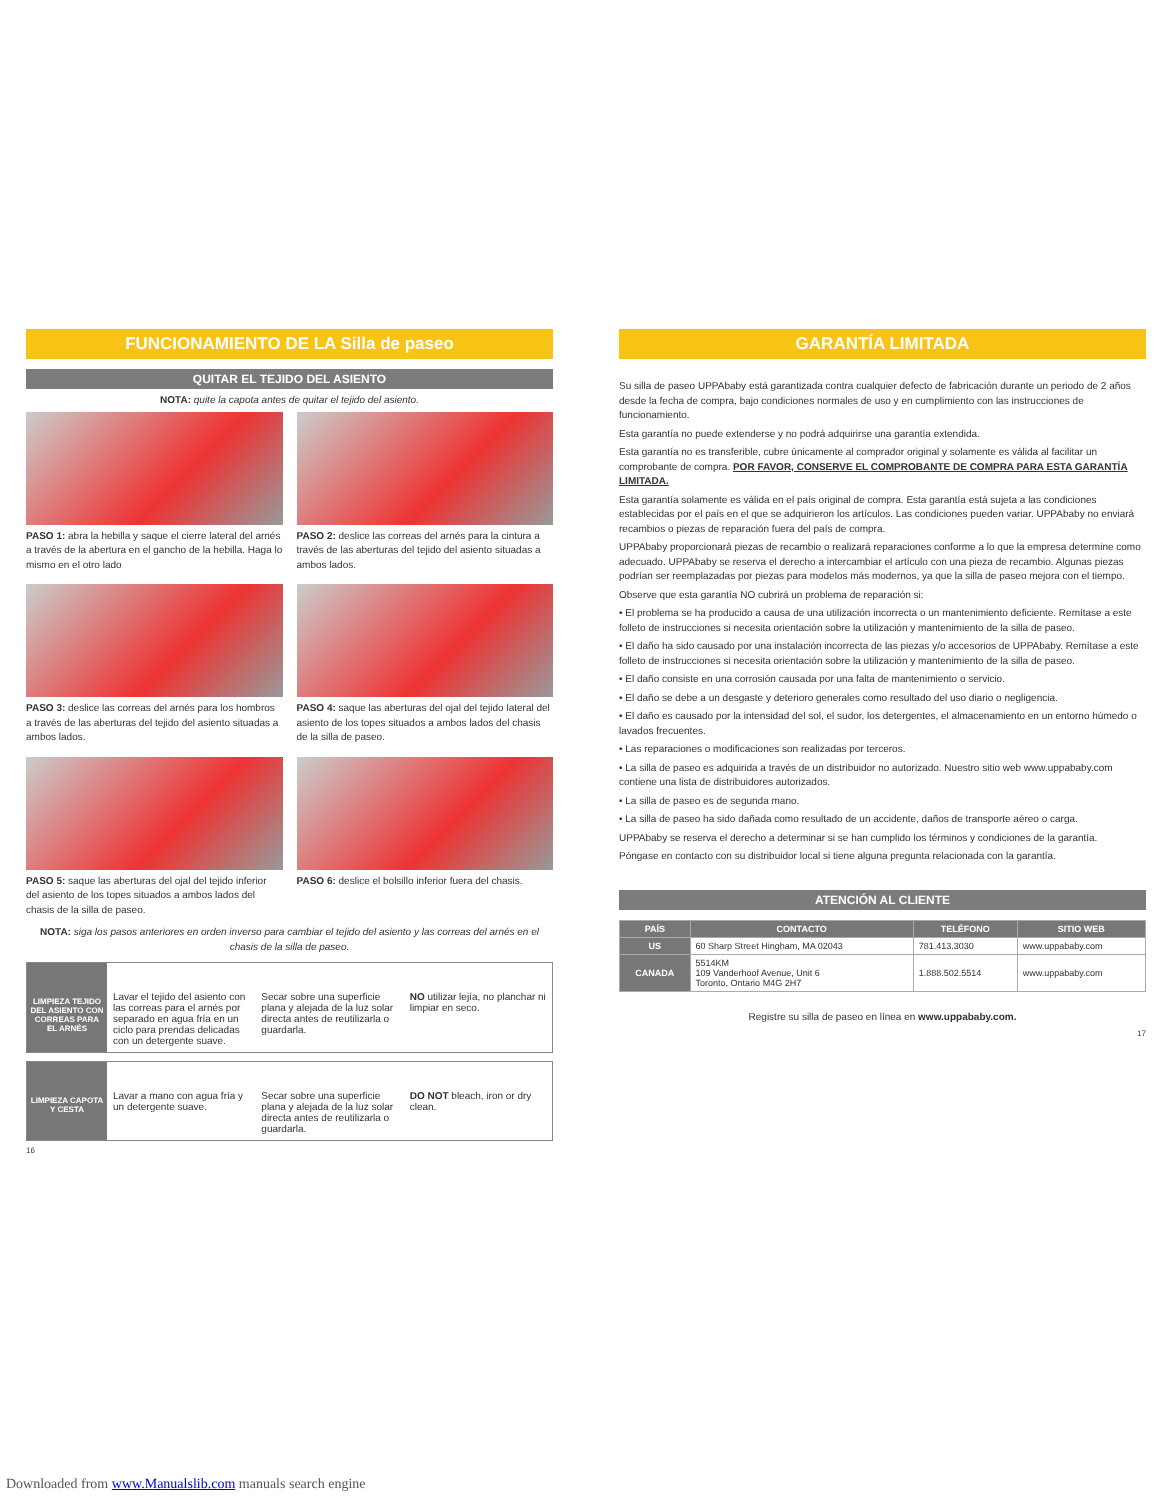FUNCIONAMIENTO DE LA Silla de paseo
QUITAR EL TEJIDO DEL ASIENTO
NOTA: quite la capota antes de quitar el tejido del asiento.
PASO 1: abra la hebilla y saque el cierre lateral del arnés a través de la abertura en el gancho de la hebilla. Haga lo mismo en el otro lado
PASO 2: deslice las correas del arnés para la cintura a través de las aberturas del tejido del asiento situadas a ambos lados.
PASO 3: deslice las correas del arnés para los hombros a través de las aberturas del tejido del asiento situadas a ambos lados.
PASO 4: saque las aberturas del ojal del tejido lateral del asiento de los topes situados a ambos lados del chasis de la silla de paseo.
PASO 5: saque las aberturas del ojal del tejido inferior del asiento de los topes situados a ambos lados del chasis de la silla de paseo.
PASO 6: deslice el bolsillo inferior fuera del chasis.
NOTA: siga los pasos anteriores en orden inverso para cambiar el tejido del asiento y las correas del arnés en el chasis de la silla de paseo.
LIMPIEZA TEJIDO DEL ASIENTO CON CORREAS PARA EL ARNÉS
Lavar el tejido del asiento con las correas para el arnés por separado en agua fría en un ciclo para prendas delicadas con un detergente suave.
Secar sobre una superficie plana y alejada de la luz solar directa antes de reutilizarla o guardarla.
NO utilizar lejía, no planchar ni limpiar en seco.
LIMPIEZA CAPOTA Y CESTA
Lavar a mano con agua fría y un detergente suave.
Secar sobre una superficie plana y alejada de la luz solar directa antes de reutilizarla o guardarla.
DO NOT bleach, iron or dry clean.
16
GARANTÍA LIMITADA
Su silla de paseo UPPAbaby está garantizada contra cualquier defecto de fabricación durante un periodo de 2 años desde la fecha de compra, bajo condiciones normales de uso y en cumplimiento con las instrucciones de funcionamiento.
Esta garantía no puede extenderse y no podrá adquirirse una garantía extendida.
Esta garantía no es transferible, cubre únicamente al comprador original y solamente es válida al facilitar un comprobante de compra. POR FAVOR, CONSERVE EL COMPROBANTE DE COMPRA PARA ESTA GARANTÍA LIMITADA.
Esta garantía solamente es válida en el país original de compra. Esta garantía está sujeta a las condiciones establecidas por el país en el que se adquirieron los artículos. Las condiciones pueden variar. UPPAbaby no enviará recambios o piezas de reparación fuera del país de compra.
UPPAbaby proporcionará piezas de recambio o realizará reparaciones conforme a lo que la empresa determine como adecuado. UPPAbaby se reserva el derecho a intercambiar el artículo con una pieza de recambio. Algunas piezas podrían ser reemplazadas por piezas para modelos más modernos, ya que la silla de paseo mejora con el tiempo.
Observe que esta garantía NO cubrirá un problema de reparación si:
• El problema se ha producido a causa de una utilización incorrecta o un mantenimiento deficiente. Remítase a este folleto de instrucciones si necesita orientación sobre la utilización y mantenimiento de la silla de paseo.
• El daño ha sido causado por una instalación incorrecta de las piezas y/o accesorios de UPPAbaby. Remítase a este folleto de instrucciones si necesita orientación sobre la utilización y mantenimiento de la silla de paseo.
• El daño consiste en una corrosión causada por una falta de mantenimiento o servicio.
• El daño se debe a un desgaste y deterioro generales como resultado del uso diario o negligencia.
• El daño es causado por la intensidad del sol, el sudor, los detergentes, el almacenamiento en un entorno húmedo o lavados frecuentes.
• Las reparaciones o modificaciones son realizadas por terceros.
• La silla de paseo es adquirida a través de un distribuidor no autorizado. Nuestro sitio web www.uppababy.com contiene una lista de distribuidores autorizados.
• La silla de paseo es de segunda mano.
• La silla de paseo ha sido dañada como resultado de un accidente, daños de transporte aéreo o carga.
UPPAbaby se reserva el derecho a determinar si se han cumplido los términos y condiciones de la garantía.
Póngase en contacto con su distribuidor local si tiene alguna pregunta relacionada con la garantía.
ATENCIÓN AL CLIENTE
| PAÍS | CONTACTO | TELÉFONO | SITIO WEB |
| --- | --- | --- | --- |
| US | 60 Sharp Street Hingham, MA 02043 | 781.413.3030 | www.uppababy.com |
| CANADA | 5514KM 109 Vanderhoof Avenue, Unit 6 Toronto, Ontario M4G 2H7 | 1.888.502.5514 | www.uppababy.com |
Registre su silla de paseo en línea en www.uppababy.com.
17
Downloaded from www.Manualslib.com manuals search engine